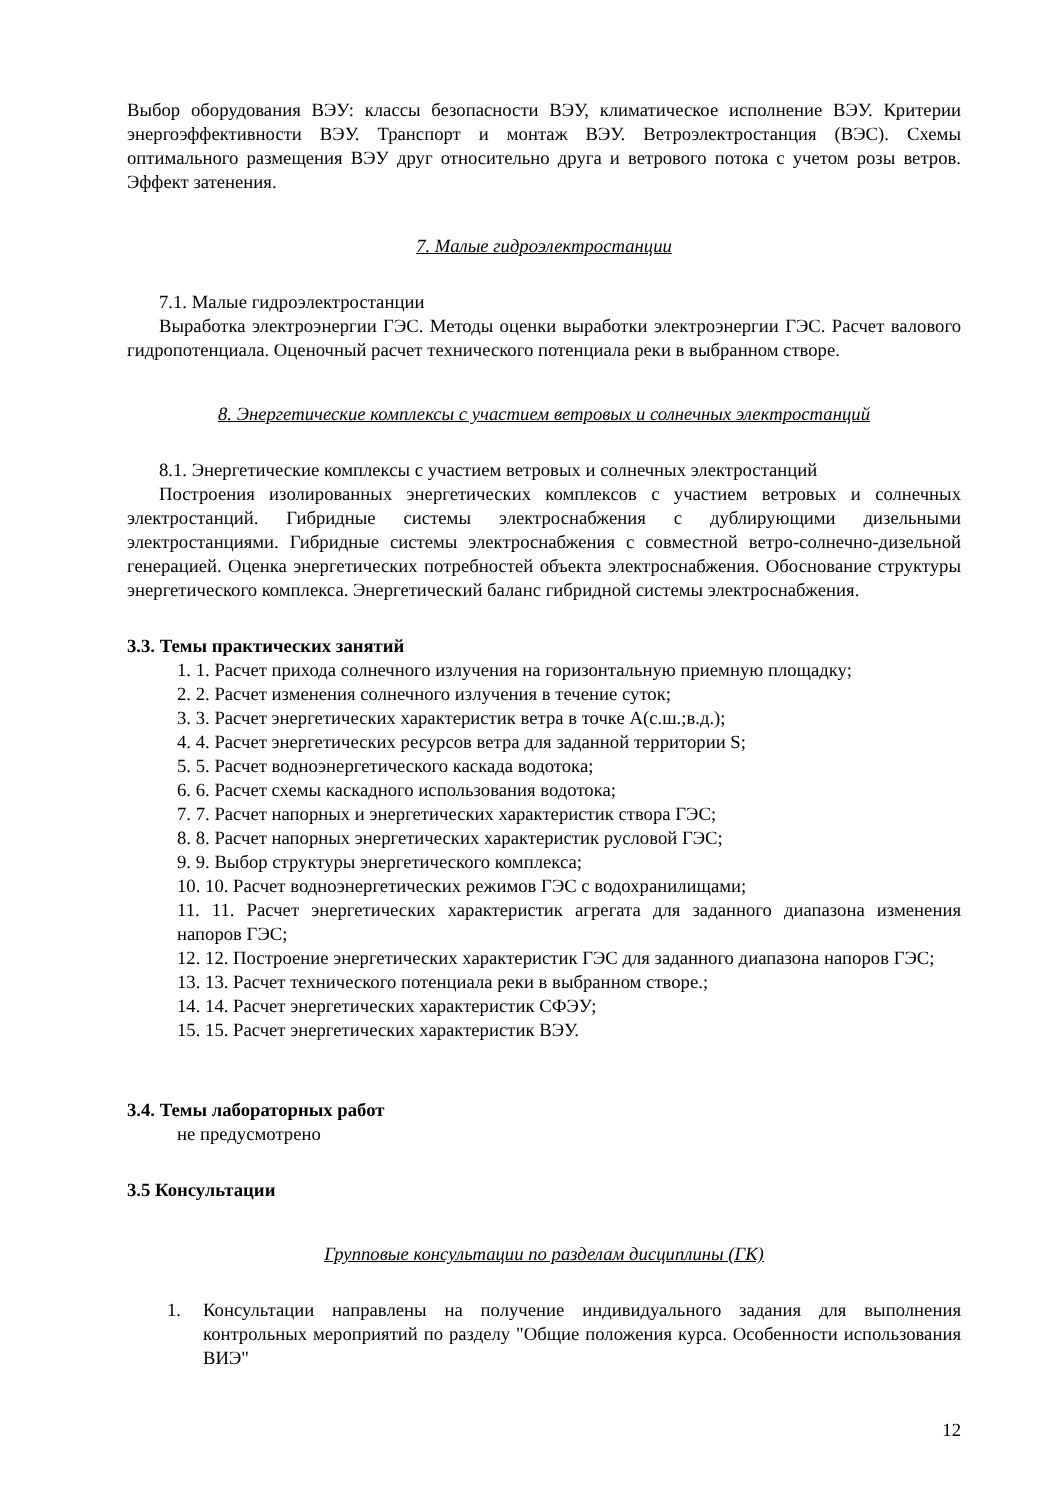Выбор оборудования ВЭУ: классы безопасности ВЭУ, климатическое исполнение ВЭУ. Критерии энергоэффективности ВЭУ. Транспорт и монтаж ВЭУ. Ветроэлектростанция (ВЭС). Схемы оптимального размещения ВЭУ друг относительно друга и ветрового потока с учетом розы ветров. Эффект затенения.
7. Малые гидроэлектростанции
7.1. Малые гидроэлектростанции
Выработка электроэнергии ГЭС. Методы оценки выработки электроэнергии ГЭС. Расчет валового гидропотенциала. Оценочный расчет технического потенциала реки в выбранном створе.
8. Энергетические комплексы с участием ветровых и солнечных электростанций
8.1. Энергетические комплексы с участием ветровых и солнечных электростанций
Построения изолированных энергетических комплексов с участием ветровых и солнечных электростанций. Гибридные системы электроснабжения с дублирующими дизельными электростанциями. Гибридные системы электроснабжения с совместной ветро-солнечно-дизельной генерацией. Оценка энергетических потребностей объекта электроснабжения. Обоснование структуры энергетического комплекса. Энергетический баланс гибридной системы электроснабжения.
3.3. Темы практических занятий
1. 1. Расчет прихода солнечного излучения на горизонтальную приемную площадку;
2. 2. Расчет изменения солнечного излучения в течение суток;
3. 3. Расчет энергетических характеристик ветра в точке А(с.ш.;в.д.);
4. 4. Расчет энергетических ресурсов ветра для заданной территории S;
5. 5. Расчет водноэнергетического каскада водотока;
6. 6. Расчет схемы каскадного использования водотока;
7. 7. Расчет напорных и энергетических характеристик створа ГЭС;
8. 8. Расчет напорных энергетических характеристик русловой ГЭС;
9. 9. Выбор структуры энергетического комплекса;
10. 10. Расчет водноэнергетических режимов ГЭС с водохранилищами;
11. 11. Расчет энергетических характеристик агрегата для заданного диапазона изменения напоров ГЭС;
12. 12. Построение энергетических характеристик ГЭС для заданного диапазона напоров ГЭС;
13. 13. Расчет технического потенциала реки в выбранном створе.;
14. 14. Расчет энергетических характеристик СФЭУ;
15. 15. Расчет энергетических характеристик ВЭУ.
3.4. Темы лабораторных работ
не предусмотрено
3.5 Консультации
Групповые консультации по разделам дисциплины (ГК)
1. Консультации направлены на получение индивидуального задания для выполнения контрольных мероприятий по разделу "Общие положения курса. Особенности использования ВИЭ"
12